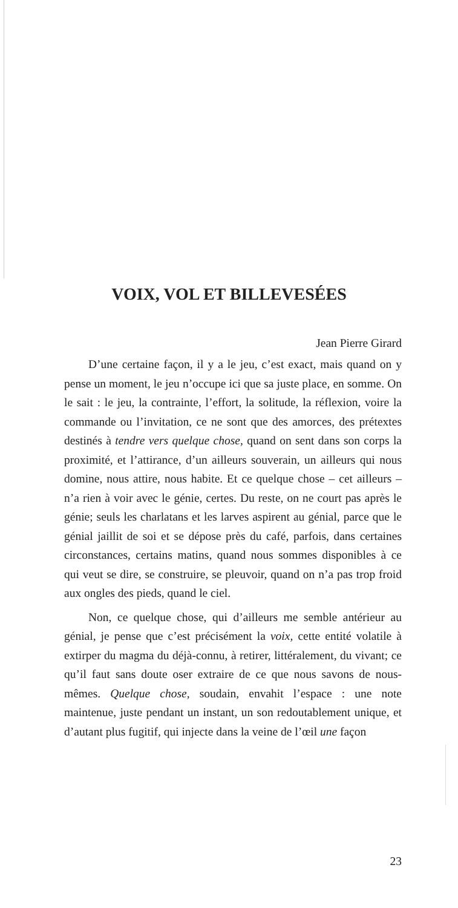VOIX, VOL ET BILLEVESÉES
Jean Pierre Girard
D’une certaine façon, il y a le jeu, c’est exact, mais quand on y pense un moment, le jeu n’occupe ici que sa juste place, en somme. On le sait : le jeu, la contrainte, l’effort, la solitude, la réflexion, voire la commande ou l’invitation, ce ne sont que des amorces, des prétextes destinés à tendre vers quelque chose, quand on sent dans son corps la proximité, et l’attirance, d’un ailleurs souverain, un ailleurs qui nous domine, nous attire, nous habite. Et ce quelque chose – cet ailleurs – n’a rien à voir avec le génie, certes. Du reste, on ne court pas après le génie; seuls les charlatans et les larves aspirent au génial, parce que le génial jaillit de soi et se dépose près du café, parfois, dans certaines circonstances, certains matins, quand nous sommes disponibles à ce qui veut se dire, se construire, se pleuvoir, quand on n’a pas trop froid aux ongles des pieds, quand le ciel.
Non, ce quelque chose, qui d’ailleurs me semble antérieur au génial, je pense que c’est précisément la voix, cette entité volatile à extirper du magma du déjà-connu, à retirer, littéralement, du vivant; ce qu’il faut sans doute oser extraire de ce que nous savons de nous-mêmes. Quelque chose, soudain, envahit l’espace : une note maintenue, juste pendant un instant, un son redoutablement unique, et d’autant plus fugitif, qui injecte dans la veine de l’œil une façon
23